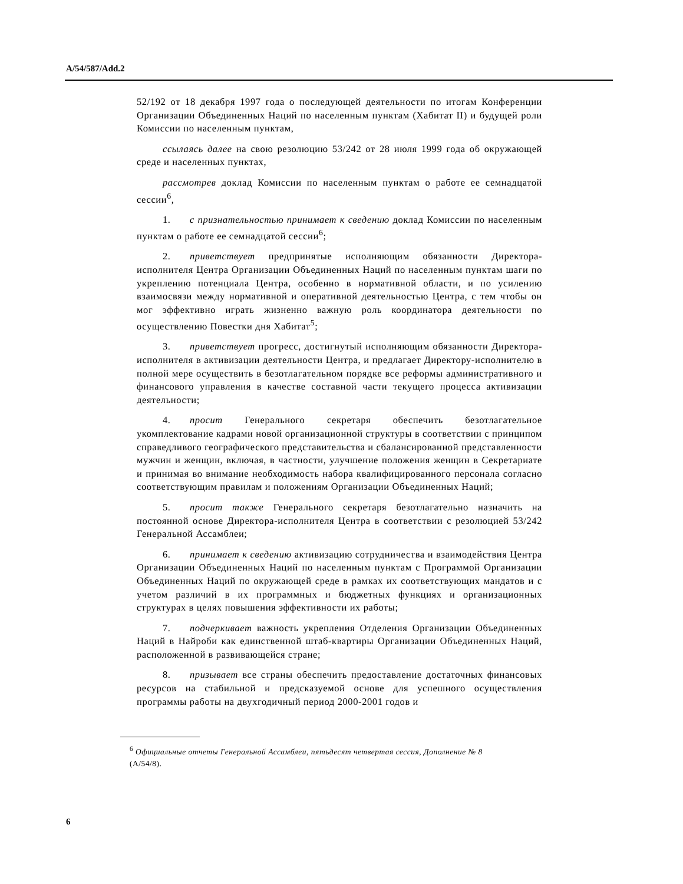A/54/587/Add.2
52/192 от 18 декабря 1997 года о последующей деятельности по итогам Конференции Организации Объединенных Наций по населенным пунктам (Хабитат II) и будущей роли Комиссии по населенным пунктам,
ссылаясь далее на свою резолюцию 53/242 от 28 июля 1999 года об окружающей среде и населенных пунктах,
рассмотрев доклад Комиссии по населенным пунктам о работе ее семнадцатой сессии<sup>6</sup>,
1. с признательностью принимает к сведению доклад Комиссии по населенным пунктам о работе ее семнадцатой сессии<sup>6</sup>;
2. приветствует предпринятые исполняющим обязанности Директора-исполнителя Центра Организации Объединенных Наций по населенным пунктам шаги по укреплению потенциала Центра, особенно в нормативной области, и по усилению взаимосвязи между нормативной и оперативной деятельностью Центра, с тем чтобы он мог эффективно играть жизненно важную роль координатора деятельности по осуществлению Повестки дня Хабитат<sup>5</sup>;
3. приветствует прогресс, достигнутый исполняющим обязанности Директора-исполнителя в активизации деятельности Центра, и предлагает Директору-исполнителю в полной мере осуществить в безотлагательном порядке все реформы административного и финансового управления в качестве составной части текущего процесса активизации деятельности;
4. просит Генерального секретаря обеспечить безотлагательное укомплектование кадрами новой организационной структуры в соответствии с принципом справедливого географического представительства и сбалансированной представленности мужчин и женщин, включая, в частности, улучшение положения женщин в Секретариате и принимая во внимание необходимость набора квалифицированного персонала согласно соответствующим правилам и положениям Организации Объединенных Наций;
5. просит также Генерального секретаря безотлагательно назначить на постоянной основе Директора-исполнителя Центра в соответствии с резолюцией 53/242 Генеральной Ассамблеи;
6. принимает к сведению активизацию сотрудничества и взаимодействия Центра Организации Объединенных Наций по населенным пунктам с Программой Организации Объединенных Наций по окружающей среде в рамках их соответствующих мандатов и с учетом различий в их программных и бюджетных функциях и организационных структурах в целях повышения эффективности их работы;
7. подчеркивает важность укрепления Отделения Организации Объединенных Наций в Найроби как единственной штаб-квартиры Организации Объединенных Наций, расположенной в развивающейся стране;
8. призывает все страны обеспечить предоставление достаточных финансовых ресурсов на стабильной и предсказуемой основе для успешного осуществления программы работы на двухгодичный период 2000-2001 годов и
<sup>6</sup> Официальные отчеты Генеральной Ассамблеи, пятьдесят четвертая сессия, Дополнение № 8 (A/54/8).
6